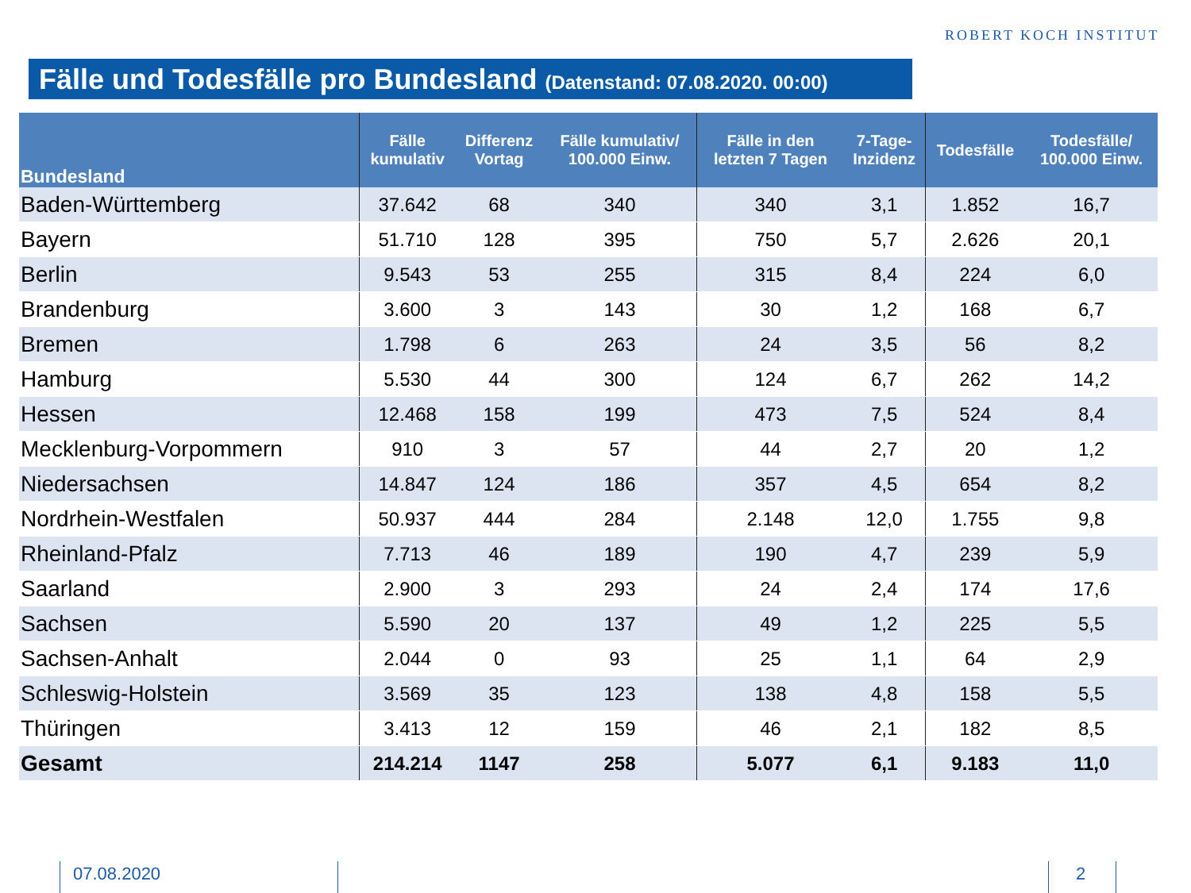ROBERT KOCH INSTITUT
Fälle und Todesfälle pro Bundesland (Datenstand: 07.08.2020. 00:00)
| Bundesland | Fälle kumulativ | Differenz Vortag | Fälle kumulativ/ 100.000 Einw. | Fälle in den letzten 7 Tagen | 7-Tage- Inzidenz | Todesfälle | Todesfälle/ 100.000 Einw. |
| --- | --- | --- | --- | --- | --- | --- | --- |
| Baden-Württemberg | 37.642 | 68 | 340 | 340 | 3,1 | 1.852 | 16,7 |
| Bayern | 51.710 | 128 | 395 | 750 | 5,7 | 2.626 | 20,1 |
| Berlin | 9.543 | 53 | 255 | 315 | 8,4 | 224 | 6,0 |
| Brandenburg | 3.600 | 3 | 143 | 30 | 1,2 | 168 | 6,7 |
| Bremen | 1.798 | 6 | 263 | 24 | 3,5 | 56 | 8,2 |
| Hamburg | 5.530 | 44 | 300 | 124 | 6,7 | 262 | 14,2 |
| Hessen | 12.468 | 158 | 199 | 473 | 7,5 | 524 | 8,4 |
| Mecklenburg-Vorpommern | 910 | 3 | 57 | 44 | 2,7 | 20 | 1,2 |
| Niedersachsen | 14.847 | 124 | 186 | 357 | 4,5 | 654 | 8,2 |
| Nordrhein-Westfalen | 50.937 | 444 | 284 | 2.148 | 12,0 | 1.755 | 9,8 |
| Rheinland-Pfalz | 7.713 | 46 | 189 | 190 | 4,7 | 239 | 5,9 |
| Saarland | 2.900 | 3 | 293 | 24 | 2,4 | 174 | 17,6 |
| Sachsen | 5.590 | 20 | 137 | 49 | 1,2 | 225 | 5,5 |
| Sachsen-Anhalt | 2.044 | 0 | 93 | 25 | 1,1 | 64 | 2,9 |
| Schleswig-Holstein | 3.569 | 35 | 123 | 138 | 4,8 | 158 | 5,5 |
| Thüringen | 3.413 | 12 | 159 | 46 | 2,1 | 182 | 8,5 |
| Gesamt | 214.214 | 1147 | 258 | 5.077 | 6,1 | 9.183 | 11,0 |
07.08.2020 2